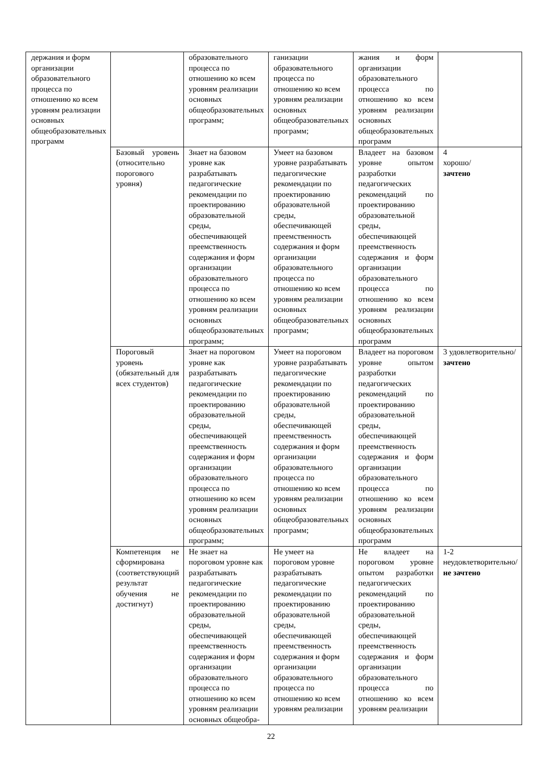| держания и форм организации образовательного процесса по отношению ко всем уровням реализации основных общеобразовательных программ | | образовательного процесса по отношению ко всем уровням реализации основных общеобразовательных программ; | ганизации образовательного процесса по отношению ко всем уровням реализации основных общеобразовательных программ; | жания и форм организации образовательного процесса по отношению ко всем уровням реализации основных общеобразовательных программ | |
| | Базовый уровень (относительно порогового уровня) | Знает на базовом уровне как разрабатывать педагогические рекомендации по проектированию образовательной среды, обеспечивающей преемственность содержания и форм организации образовательного процесса по отношению ко всем уровням реализации основных общеобразовательных программ; | Умеет на базовом уровне разрабатывать педагогические рекомендации по проектированию образовательной среды, обеспечивающей преемственность содержания и форм организации образовательного процесса по отношению ко всем уровням реализации основных общеобразовательных программ; | Владеет на базовом уровне опытом разработки педагогических рекомендаций по проектированию образовательной среды, обеспечивающей преемственность содержания и форм организации образовательного процесса по отношению ко всем уровням реализации основных общеобразовательных программ | 4 хорошо/ зачтено |
| | Пороговый уровень (обязательный для всех студентов) | Знает на пороговом уровне как разрабатывать педагогические рекомендации по проектированию образовательной среды, обеспечивающей преемственность содержания и форм организации образовательного процесса по отношению ко всем уровням реализации основных общеобразовательных программ; | Умеет на пороговом уровне разрабатывать педагогические рекомендации по проектированию образовательной среды, обеспечивающей преемственность содержания и форм организации образовательного процесса по отношению ко всем уровням реализации основных общеобразовательных программ; | Владеет на пороговом уровне опытом разработки педагогических рекомендаций по проектированию образовательной среды, обеспечивающей преемственность содержания и форм организации образовательного процесса по отношению ко всем уровням реализации основных общеобразовательных программ | 3 удовлетворительно/ зачтено |
| | Компетенция не сформирована (соответствующий результат обучения не достигнут) | Не знает на пороговом уровне как разрабатывать педагогические рекомендации по проектированию образовательной среды, обеспечивающей преемственность содержания и форм организации образовательного процесса по отношению ко всем уровням реализации основных общеобра- | Не умеет на пороговом уровне разрабатывать педагогические рекомендации по проектированию образовательной среды, обеспечивающей преемственность содержания и форм организации образовательного процесса по отношению ко всем уровням реализации | Не владеет на пороговом уровне опытом разработки педагогических рекомендаций по проектированию образовательной среды, обеспечивающей преемственность содержания и форм организации образовательного процесса по отношению ко всем уровням реализации | 1-2 неудовлетворительно/ не зачтено |
22